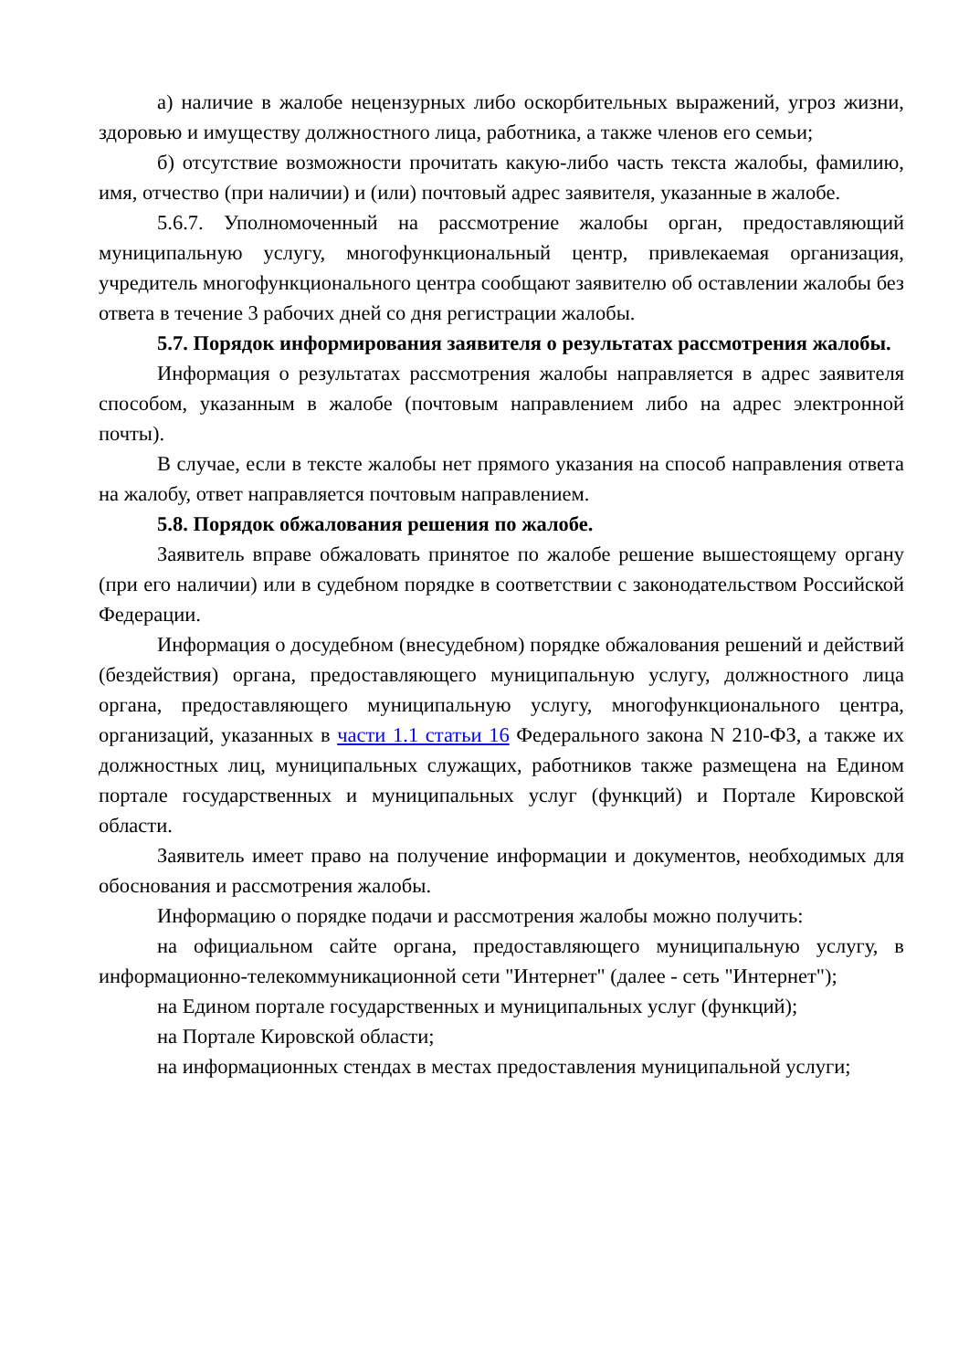а) наличие в жалобе нецензурных либо оскорбительных выражений, угроз жизни, здоровью и имуществу должностного лица, работника, а также членов его семьи;
б) отсутствие возможности прочитать какую-либо часть текста жалобы, фамилию, имя, отчество (при наличии) и (или) почтовый адрес заявителя, указанные в жалобе.
5.6.7. Уполномоченный на рассмотрение жалобы орган, предоставляющий муниципальную услугу, многофункциональный центр, привлекаемая организация, учредитель многофункционального центра сообщают заявителю об оставлении жалобы без ответа в течение 3 рабочих дней со дня регистрации жалобы.
5.7. Порядок информирования заявителя о результатах рассмотрения жалобы.
Информация о результатах рассмотрения жалобы направляется в адрес заявителя способом, указанным в жалобе (почтовым направлением либо на адрес электронной почты).
В случае, если в тексте жалобы нет прямого указания на способ направления ответа на жалобу, ответ направляется почтовым направлением.
5.8. Порядок обжалования решения по жалобе.
Заявитель вправе обжаловать принятое по жалобе решение вышестоящему органу (при его наличии) или в судебном порядке в соответствии с законодательством Российской Федерации.
Информация о досудебном (внесудебном) порядке обжалования решений и действий (бездействия) органа, предоставляющего муниципальную услугу, должностного лица органа, предоставляющего муниципальную услугу, многофункционального центра, организаций, указанных в части 1.1 статьи 16 Федерального закона N 210-ФЗ, а также их должностных лиц, муниципальных служащих, работников также размещена на Едином портале государственных и муниципальных услуг (функций) и Портале Кировской области.
Заявитель имеет право на получение информации и документов, необходимых для обоснования и рассмотрения жалобы.
Информацию о порядке подачи и рассмотрения жалобы можно получить:
на официальном сайте органа, предоставляющего муниципальную услугу, в информационно-телекоммуникационной сети "Интернет" (далее - сеть "Интернет");
на Едином портале государственных и муниципальных услуг (функций);
на Портале Кировской области;
на информационных стендах в местах предоставления муниципальной услуги;